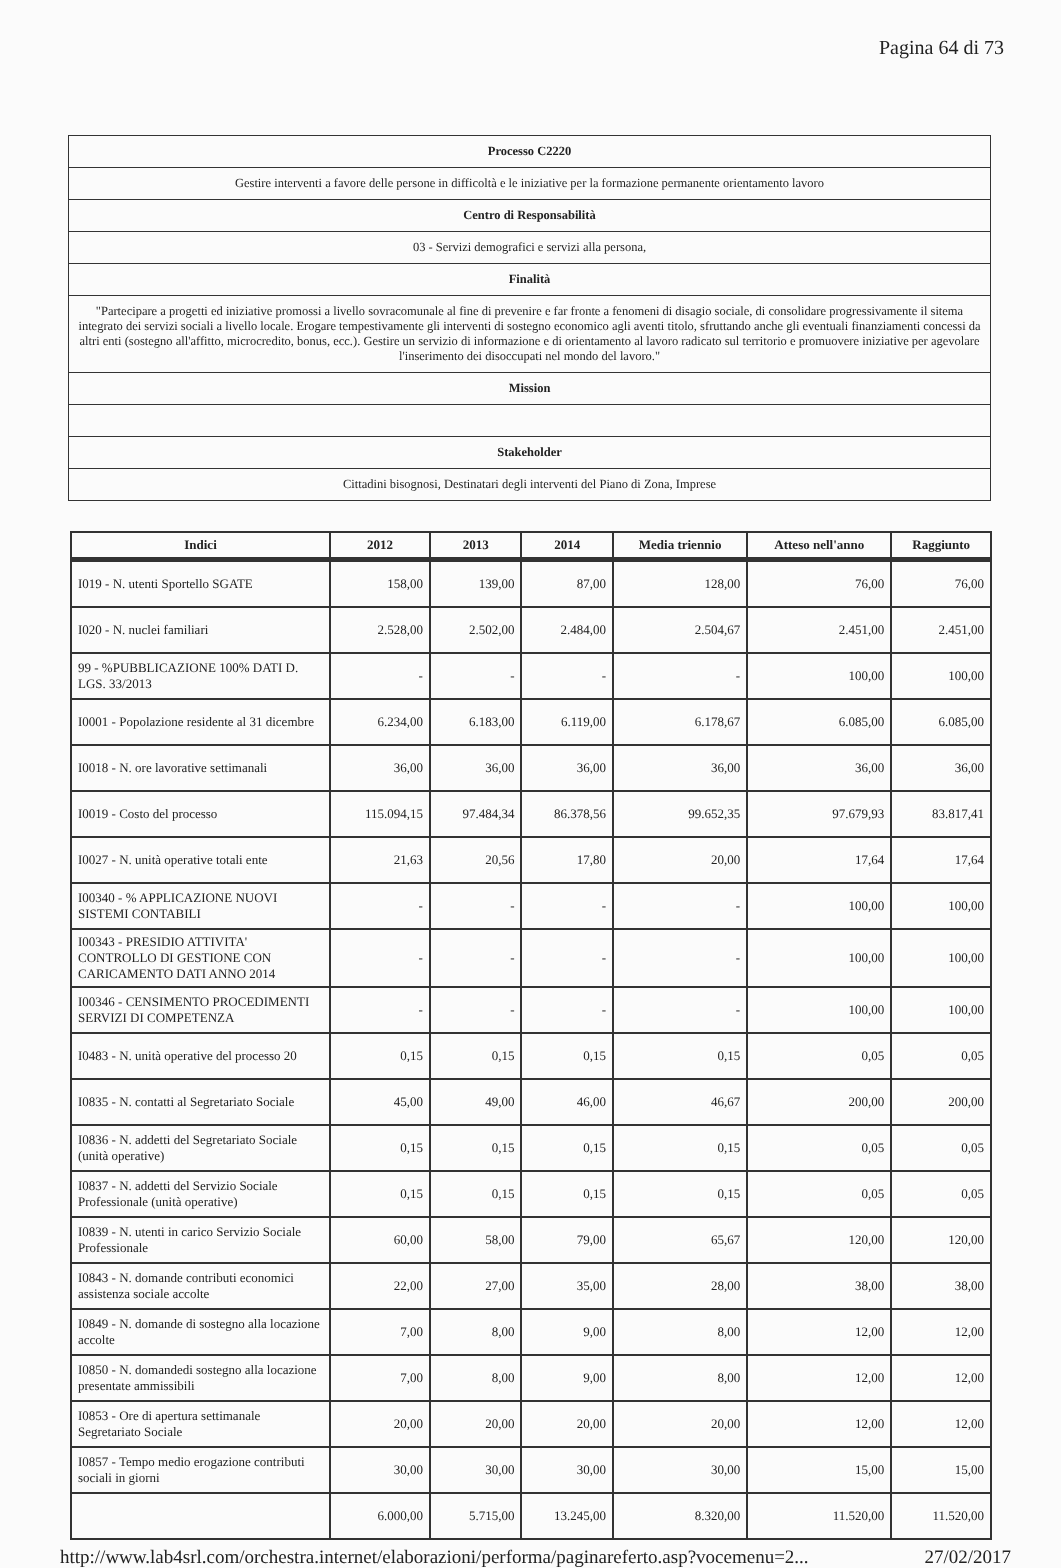Pagina 64 di 73
| Processo C2220 |
| Gestire interventi a favore delle persone in difficoltà e le iniziative per la formazione permanente orientamento lavoro |
| Centro di Responsabilità |
| 03 - Servizi demografici e servizi alla persona, |
| Finalità |
| "Partecipare a progetti ed iniziative promossi a livello sovracomunale al fine di prevenire e far fronte a fenomeni di disagio sociale, di consolidare progressivamente il sitema integrato dei servizi sociali a livello locale. Erogare tempestivamente gli interventi di sostegno economico agli aventi titolo, sfruttando anche gli eventuali finanziamenti concessi da altri enti (sostegno all'affitto, microcredito, bonus, ecc.). Gestire un servizio di informazione e di orientamento al lavoro radicato sul territorio e promuovere iniziative per agevolare l'inserimento dei disoccupati nel mondo del lavoro." |
| Mission |
| Stakeholder |
| Cittadini bisognosi, Destinatari degli interventi del Piano di Zona, Imprese |
| Indici | 2012 | 2013 | 2014 | Media triennio | Atteso nell'anno | Raggiunto |
| --- | --- | --- | --- | --- | --- | --- |
| I019 - N. utenti Sportello SGATE | 158,00 | 139,00 | 87,00 | 128,00 | 76,00 | 76,00 |
| I020 - N. nuclei familiari | 2.528,00 | 2.502,00 | 2.484,00 | 2.504,67 | 2.451,00 | 2.451,00 |
| 99 - %PUBBLICAZIONE 100% DATI D. LGS. 33/2013 | - | - | - | - | 100,00 | 100,00 |
| I0001 - Popolazione residente al 31 dicembre | 6.234,00 | 6.183,00 | 6.119,00 | 6.178,67 | 6.085,00 | 6.085,00 |
| I0018 - N. ore lavorative settimanali | 36,00 | 36,00 | 36,00 | 36,00 | 36,00 | 36,00 |
| I0019 - Costo del processo | 115.094,15 | 97.484,34 | 86.378,56 | 99.652,35 | 97.679,93 | 83.817,41 |
| I0027 - N. unità operative totali ente | 21,63 | 20,56 | 17,80 | 20,00 | 17,64 | 17,64 |
| I00340 - % APPLICAZIONE NUOVI SISTEMI CONTABILI | - | - | - | - | 100,00 | 100,00 |
| I00343 - PRESIDIO ATTIVITA' CONTROLLO DI GESTIONE CON CARICAMENTO DATI ANNO 2014 | - | - | - | - | 100,00 | 100,00 |
| I00346 - CENSIMENTO PROCEDIMENTI SERVIZI DI COMPETENZA | - | - | - | - | 100,00 | 100,00 |
| I0483 - N. unità operative del processo 20 | 0,15 | 0,15 | 0,15 | 0,15 | 0,05 | 0,05 |
| I0835 - N. contatti al Segretariato Sociale | 45,00 | 49,00 | 46,00 | 46,67 | 200,00 | 200,00 |
| I0836 - N. addetti del Segretariato Sociale (unità operative) | 0,15 | 0,15 | 0,15 | 0,15 | 0,05 | 0,05 |
| I0837 - N. addetti del Servizio Sociale Professionale (unità operative) | 0,15 | 0,15 | 0,15 | 0,15 | 0,05 | 0,05 |
| I0839 - N. utenti in carico Servizio Sociale Professionale | 60,00 | 58,00 | 79,00 | 65,67 | 120,00 | 120,00 |
| I0843 - N. domande contributi economici assistenza sociale accolte | 22,00 | 27,00 | 35,00 | 28,00 | 38,00 | 38,00 |
| I0849 - N. domande di sostegno alla locazione accolte | 7,00 | 8,00 | 9,00 | 8,00 | 12,00 | 12,00 |
| I0850 - N. domandedi sostegno alla locazione presentate ammissibili | 7,00 | 8,00 | 9,00 | 8,00 | 12,00 | 12,00 |
| I0853 - Ore di apertura settimanale Segretariato Sociale | 20,00 | 20,00 | 20,00 | 20,00 | 12,00 | 12,00 |
| I0857 - Tempo medio erogazione contributi sociali in giorni | 30,00 | 30,00 | 30,00 | 30,00 | 15,00 | 15,00 |
| | 6.000,00 | 5.715,00 | 13.245,00 | 8.320,00 | 11.520,00 | 11.520,00 |
http://www.lab4srl.com/orchestra.internet/elaborazioni/performa/paginareferto.asp?vocemenu=2... 27/02/2017